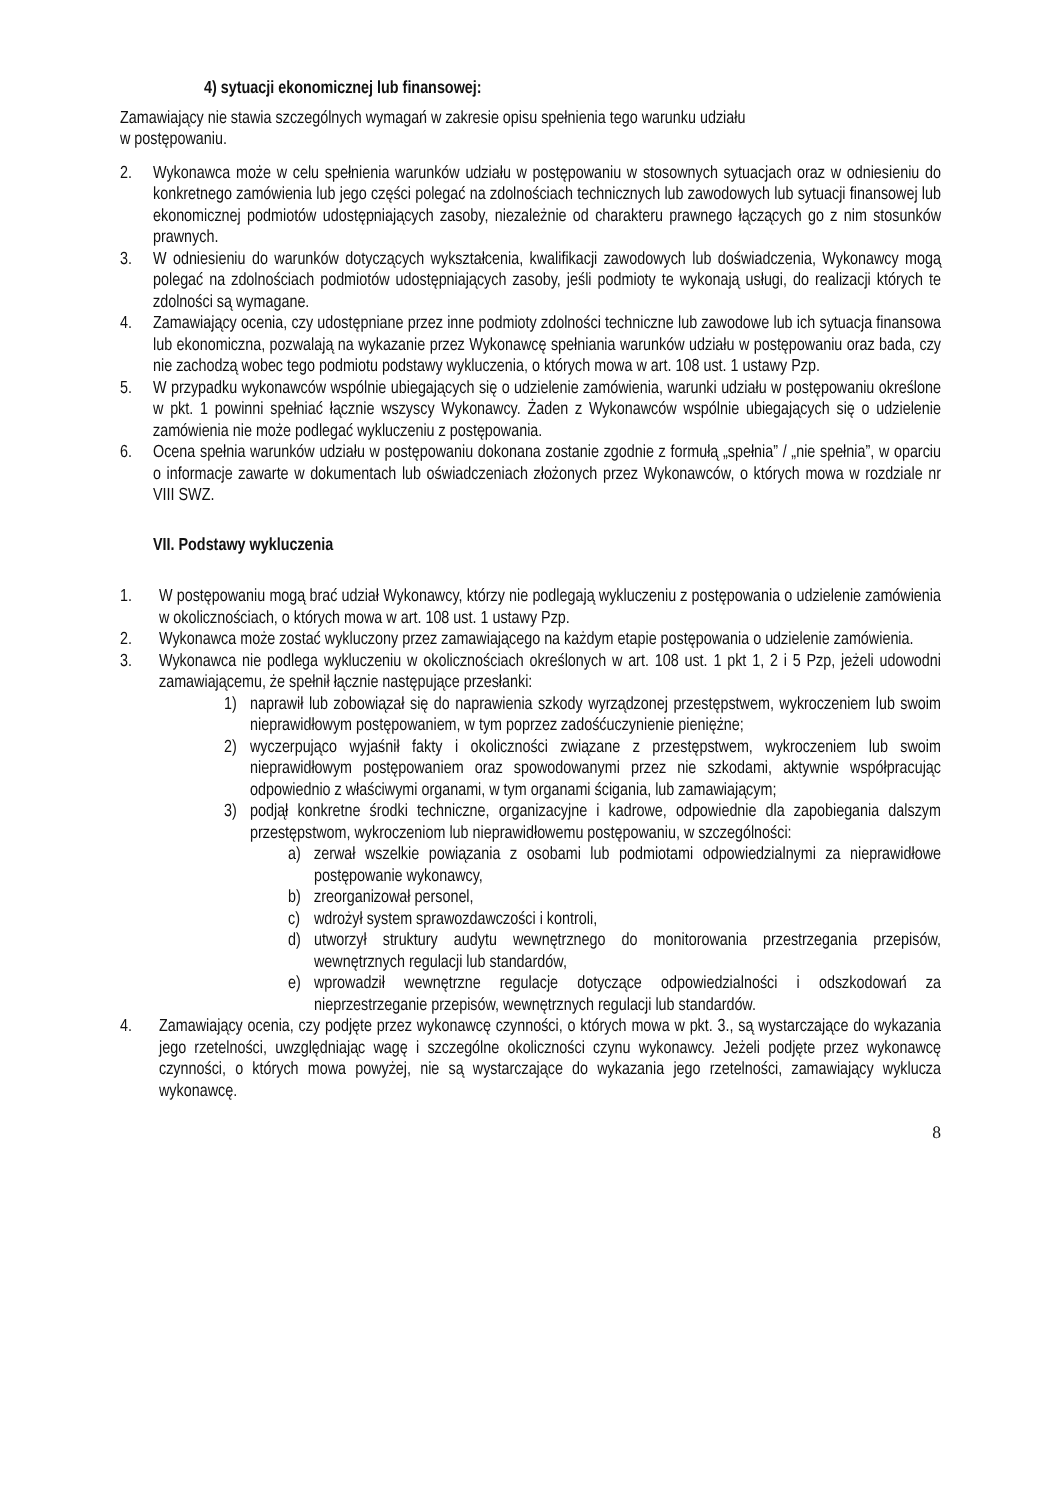4) sytuacji ekonomicznej lub finansowej:
Zamawiający nie stawia szczególnych wymagań w zakresie opisu spełnienia tego warunku udziału
w postępowaniu.
2. Wykonawca może w celu spełnienia warunków udziału w postępowaniu w stosownych sytuacjach oraz w odniesieniu do konkretnego zamówienia lub jego części polegać na zdolnościach technicznych lub zawodowych lub sytuacji finansowej lub ekonomicznej podmiotów udostępniających zasoby, niezależnie od charakteru prawnego łączących go z nim stosunków prawnych.
3. W odniesieniu do warunków dotyczących wykształcenia, kwalifikacji zawodowych lub doświadczenia, Wykonawcy mogą polegać na zdolnościach podmiotów udostępniających zasoby, jeśli podmioty te wykonają usługi, do realizacji których te zdolności są wymagane.
4. Zamawiający ocenia, czy udostępniane przez inne podmioty zdolności techniczne lub zawodowe lub ich sytuacja finansowa lub ekonomiczna, pozwalają na wykazanie przez Wykonawcę spełniania warunków udziału w postępowaniu oraz bada, czy nie zachodzą wobec tego podmiotu podstawy wykluczenia, o których mowa w art. 108 ust. 1 ustawy Pzp.
5. W przypadku wykonawców wspólnie ubiegających się o udzielenie zamówienia, warunki udziału w postępowaniu określone w pkt. 1 powinni spełniać łącznie wszyscy Wykonawcy. Żaden z Wykonawców wspólnie ubiegających się o udzielenie zamówienia nie może podlegać wykluczeniu z postępowania.
6. Ocena spełnia warunków udziału w postępowaniu dokonana zostanie zgodnie z formułą „spełnia” / „nie spełnia”, w oparciu o informacje zawarte w dokumentach lub oświadczeniach złożonych przez Wykonawców, o których mowa w rozdziale nr VIII SWZ.
VII. Podstawy wykluczenia
1. W postępowaniu mogą brać udział Wykonawcy, którzy nie podlegają wykluczeniu z postępowania o udzielenie zamówienia w okolicznościach, o których mowa w art. 108 ust. 1 ustawy Pzp.
2. Wykonawca może zostać wykluczony przez zamawiającego na każdym etapie postępowania o udzielenie zamówienia.
3. Wykonawca nie podlega wykluczeniu w okolicznościach określonych w art. 108 ust. 1 pkt 1, 2 i 5 Pzp, jeżeli udowodni zamawiającemu, że spełnił łącznie następujące przesłanki:
1) naprawił lub zobowiązał się do naprawienia szkody wyrządzonej przestępstwem, wykroczeniem lub swoim nieprawidłowym postępowaniem, w tym poprzez zadośćuczynienie pieniężne;
2) wyczerpująco wyjaśnił fakty i okoliczności związane z przestępstwem, wykroczeniem lub swoim nieprawidłowym postępowaniem oraz spowodowanymi przez nie szkodami, aktywnie współpracując odpowiednio z właściwymi organami, w tym organami ścigania, lub zamawiającym;
3) podjął konkretne środki techniczne, organizacyjne i kadrowe, odpowiednie dla zapobiegania dalszym przestępstwom, wykroczeniom lub nieprawidłowemu postępowaniu, w szczególności:
a) zerwał wszelkie powiązania z osobami lub podmiotami odpowiedzialnymi za nieprawidłowe postępowanie wykonawcy,
b) zreorganizował personel,
c) wdrożył system sprawozdawczości i kontroli,
d) utworzył struktury audytu wewnętrznego do monitorowania przestrzegania przepisów, wewnętrznych regulacji lub standardów,
e) wprowadził wewnętrzne regulacje dotyczące odpowiedzialności i odszkodowań za nieprzestrzeganie przepisów, wewnętrznych regulacji lub standardów.
4. Zamawiający ocenia, czy podjęte przez wykonawcę czynności, o których mowa w pkt. 3., są wystarczające do wykazania jego rzetelności, uwzględniając wagę i szczególne okoliczności czynu wykonawcy. Jeżeli podjęte przez wykonawcę czynności, o których mowa powyżej, nie są wystarczające do wykazania jego rzetelności, zamawiający wyklucza wykonawcę.
8